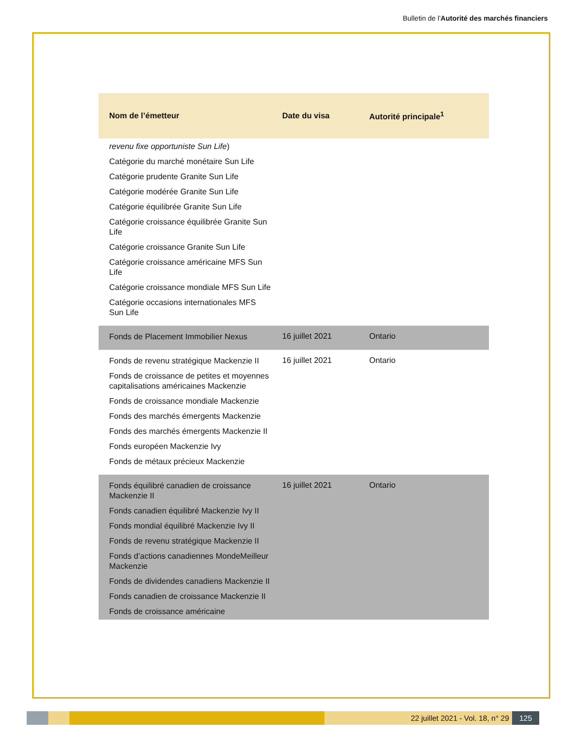Bulletin de l'Autorité des marchés financiers
| Nom de l’émetteur | Date du visa | Autorité principale<sup>1</sup> |
| --- | --- | --- |
| revenu fixe opportuniste Sun Life ) Catégorie du marché monétaire Sun Life Catégorie prudente Granite Sun Life Catégorie modérée Granite Sun Life Catégorie équilibrée Granite Sun Life Catégorie croissance équilibrée Granite Sun Life Catégorie croissance Granite Sun Life Catégorie croissance américaine MFS Sun Life Catégorie croissance mondiale MFS Sun Life Catégorie occasions internationales MFS Sun Life | | |
| Fonds de Placement Immobilier Nexus | 16 juillet 2021 | Ontario |
| Fonds de revenu stratégique Mackenzie II Fonds de croissance de petites et moyennes capitalisations américaines Mackenzie Fonds de croissance mondiale Mackenzie Fonds des marchés émergents Mackenzie Fonds des marchés émergents Mackenzie II Fonds européen Mackenzie Ivy Fonds de métaux précieux Mackenzie | 16 juillet 2021 | Ontario |
| Fonds équilibré canadien de croissance Mackenzie II Fonds canadien équilibré Mackenzie Ivy II Fonds mondial équilibré Mackenzie Ivy II Fonds de revenu stratégique Mackenzie II Fonds d’actions canadiennes MondeMeilleur Mackenzie Fonds de dividendes canadiens Mackenzie II Fonds canadien de croissance Mackenzie II Fonds de croissance américaine | 16 juillet 2021 | Ontario |
22 juillet 2021 - Vol. 18, n° 29
125